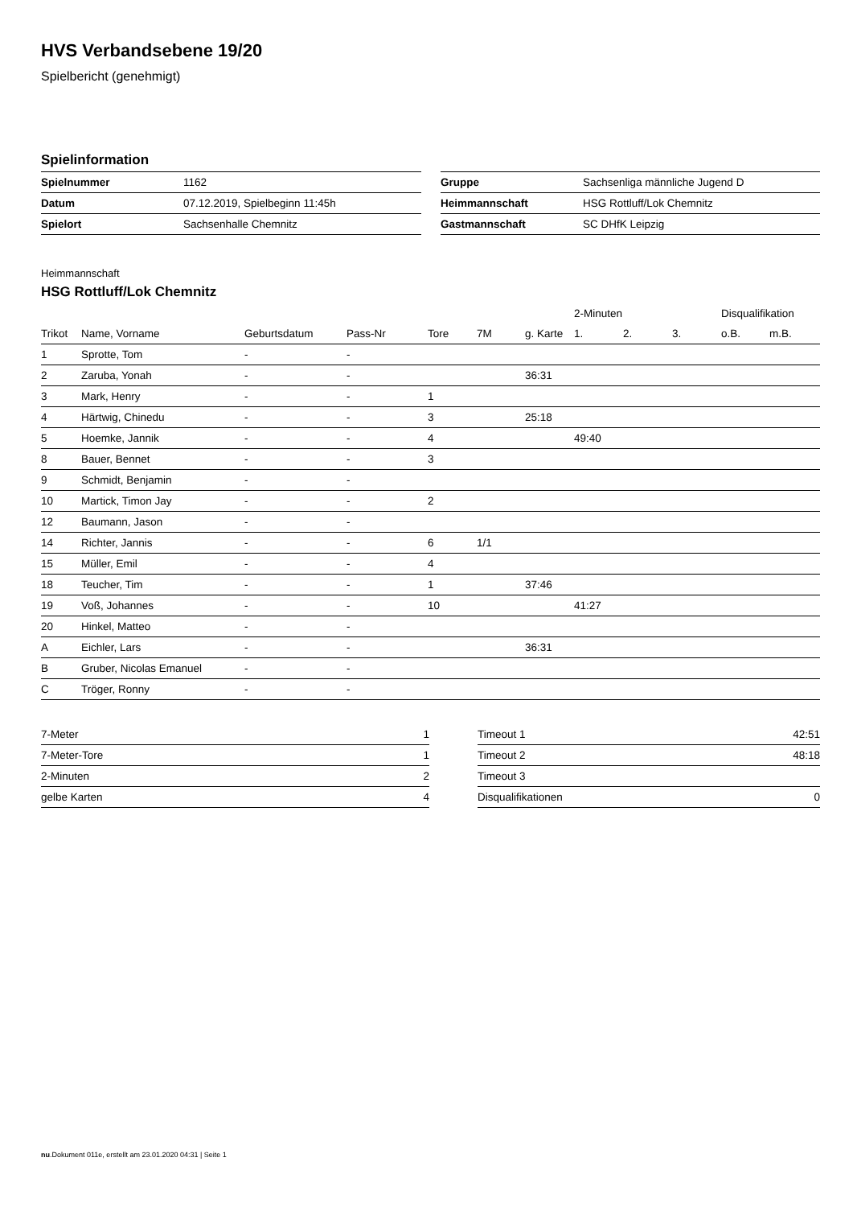HVS Verbandsebene 19/20
Spielbericht (genehmigt)
Spielinformation
| Spielnummer | 1162 |
| Datum | 07.12.2019, Spielbeginn 11:45h |
| Spielort | Sachsenhalle Chemnitz |
| Gruppe | Sachsenliga männliche Jugend D |
| Heimmannschaft | HSG Rottluff/Lok Chemnitz |
| Gastmannschaft | SC DHfK Leipzig |
Heimmannschaft
HSG Rottluff/Lok Chemnitz
| | | | | | | | 2-Minuten | | | Disqualifikation | |
| --- | --- | --- | --- | --- | --- | --- | --- | --- | --- | --- | --- |
| Trikot | Name, Vorname | Geburtsdatum | Pass-Nr | Tore | 7M | g. Karte | 1. | 2. | 3. | o.B. | m.B. |
| 1 | Sprotte, Tom | - | - | | | | | | | | |
| 2 | Zaruba, Yonah | - | - | | | 36:31 | | | | | |
| 3 | Mark, Henry | - | - | 1 | | | | | | | |
| 4 | Härtwig, Chinedu | - | - | 3 | | 25:18 | | | | | |
| 5 | Hoemke, Jannik | - | - | 4 | | | 49:40 | | | | |
| 8 | Bauer, Bennet | - | - | 3 | | | | | | | |
| 9 | Schmidt, Benjamin | - | - | | | | | | | | |
| 10 | Martick, Timon Jay | - | - | 2 | | | | | | | |
| 12 | Baumann, Jason | - | - | | | | | | | | |
| 14 | Richter, Jannis | - | - | 6 | 1/1 | | | | | | |
| 15 | Müller, Emil | - | - | 4 | | | | | | | |
| 18 | Teucher, Tim | - | - | 1 | | 37:46 | | | | | |
| 19 | Voß, Johannes | - | - | 10 | | | 41:27 | | | | |
| 20 | Hinkel, Matteo | - | - | | | | | | | | |
| A | Eichler, Lars | - | - | | | 36:31 | | | | | |
| B | Gruber, Nicolas Emanuel | - | - | | | | | | | | |
| C | Tröger, Ronny | - | - | | | | | | | | |
| 7-Meter | 1 |
| 7-Meter-Tore | 1 |
| 2-Minuten | 2 |
| gelbe Karten | 4 |
| Timeout 1 | 42:51 |
| Timeout 2 | 48:18 |
| Timeout 3 | |
| Disqualifikationen | 0 |
nu.Dokument 011e, erstellt am 23.01.2020 04:31 | Seite 1